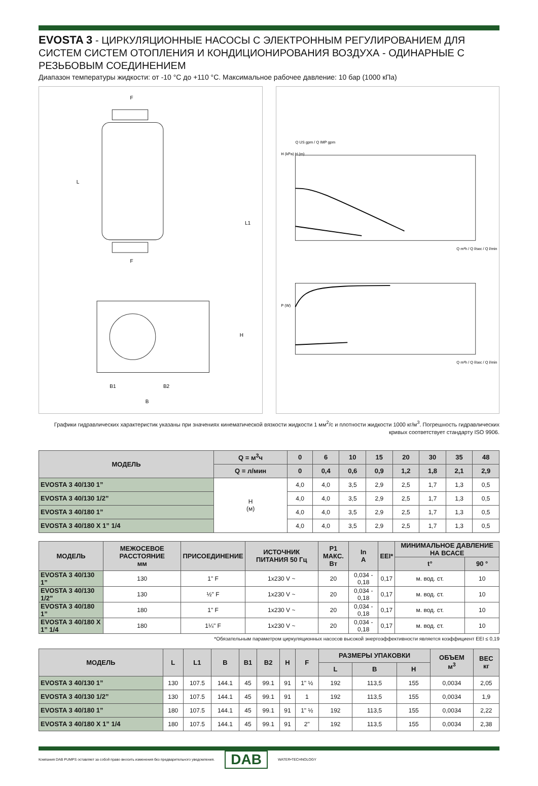EVOSTA 3 - ЦИРКУЛЯЦИОННЫЕ НАСОСЫ С ЭЛЕКТРОННЫМ РЕГУЛИРОВАНИЕМ ДЛЯ СИСТЕМ СИСТЕМ ОТОПЛЕНИЯ И КОНДИЦИОНИРОВАНИЯ ВОЗДУХА - ОДИНАРНЫЕ С РЕЗЬБОВЫМ СОЕДИНЕНИЕМ
Диапазон температуры жидкости: от -10 °C до +110 °C. Максимальное рабочее давление: 10 бар (1000 кПа)
F
F
L
L1
H
B1
B2
B
Q US gpm / Q IMP gpm
H (kPa) H (m)
Q m³h / Q l/sec / Q l/min
P (W)
Q m³h / Q l/sec / Q l/min
Графики гидравлических характеристик указаны при значениях кинематической вязкости жидкости 1 мм<sup>2</sup>/с и плотности жидкости 1000 кг/м<sup>3</sup>. Погрешность гидравлических кривых соответствует стандарту ISO 9906.
| МОДЕЛЬ | Q = м<sup>3</sup>ч | 0 | 6 | 10 | 15 | 20 | 30 | 35 | 48 |
| --- | --- | --- | --- | --- | --- | --- | --- | --- | --- |
| | Q = л/мин | 0 | 0,4 | 0,6 | 0,9 | 1,2 | 1,8 | 2,1 | 2,9 |
| EVOSTA 3 40/130 1” | H (м) | 4,0 | 4,0 | 3,5 | 2,9 | 2,5 | 1,7 | 1,3 | 0,5 |
| EVOSTA 3 40/130 1/2” | | 4,0 | 4,0 | 3,5 | 2,9 | 2,5 | 1,7 | 1,3 | 0,5 |
| EVOSTA 3 40/180 1” | | 4,0 | 4,0 | 3,5 | 2,9 | 2,5 | 1,7 | 1,3 | 0,5 |
| EVOSTA 3 40/180 X 1” 1/4 | | 4,0 | 4,0 | 3,5 | 2,9 | 2,5 | 1,7 | 1,3 | 0,5 |
| МОДЕЛЬ | МЕЖОСЕВОЕ РАССТОЯНИЕ мм | ПРИСОЕДИНЕНИЕ | ИСТОЧНИК ПИТАНИЯ 50 Гц | P1 МАКС. Вт | In A | EEI* | МИНИМАЛЬНОЕ ДАВЛЕНИЕ НА ВСАСЕ | |
| --- | --- | --- | --- | --- | --- | --- | --- | --- |
| | | | | | | | t° | 90 ° |
| EVOSTA 3 40/130 1” | 130 | 1" F | 1x230 V ~ | 20 | 0,034 - 0,18 | 0,17 | м. вод. ст. | 10 |
| EVOSTA 3 40/130 1/2” | 130 | ½" F | 1x230 V ~ | 20 | 0,034 - 0,18 | 0,17 | м. вод. ст. | 10 |
| EVOSTA 3 40/180 1” | 180 | 1" F | 1x230 V ~ | 20 | 0,034 - 0,18 | 0,17 | м. вод. ст. | 10 |
| EVOSTA 3 40/180 X 1” 1/4 | 180 | 1¼" F | 1x230 V ~ | 20 | 0,034 - 0,18 | 0,17 | м. вод. ст. | 10 |
*Обязательным параметром циркуляционных насосов высокой энергоэффективности является коэффициент EEI ≤ 0,19
| МОДЕЛЬ | L | L1 | B | B1 | B2 | H | F | РАЗМЕРЫ УПАКОВКИ | | | ОБЪЕМ м<sup>3</sup> | ВЕС кг |
| --- | --- | --- | --- | --- | --- | --- | --- | --- | --- | --- | --- | --- |
| | | | | | | | | L | B | H | | |
| EVOSTA 3 40/130 1” | 130 | 107.5 | 144.1 | 45 | 99.1 | 91 | 1" ½ | 192 | 113,5 | 155 | 0,0034 | 2,05 |
| EVOSTA 3 40/130 1/2” | 130 | 107.5 | 144.1 | 45 | 99.1 | 91 | 1 | 192 | 113,5 | 155 | 0,0034 | 1,9 |
| EVOSTA 3 40/180 1” | 180 | 107.5 | 144.1 | 45 | 99.1 | 91 | 1" ½ | 192 | 113,5 | 155 | 0,0034 | 2,22 |
| EVOSTA 3 40/180 X 1” 1/4 | 180 | 107.5 | 144.1 | 45 | 99.1 | 91 | 2" | 192 | 113,5 | 155 | 0,0034 | 2,38 |
Компания DAB PUMPS оставляет за собой право вносить изменения без предварительного уведомления. DAB WATER•TECHNOLOGY